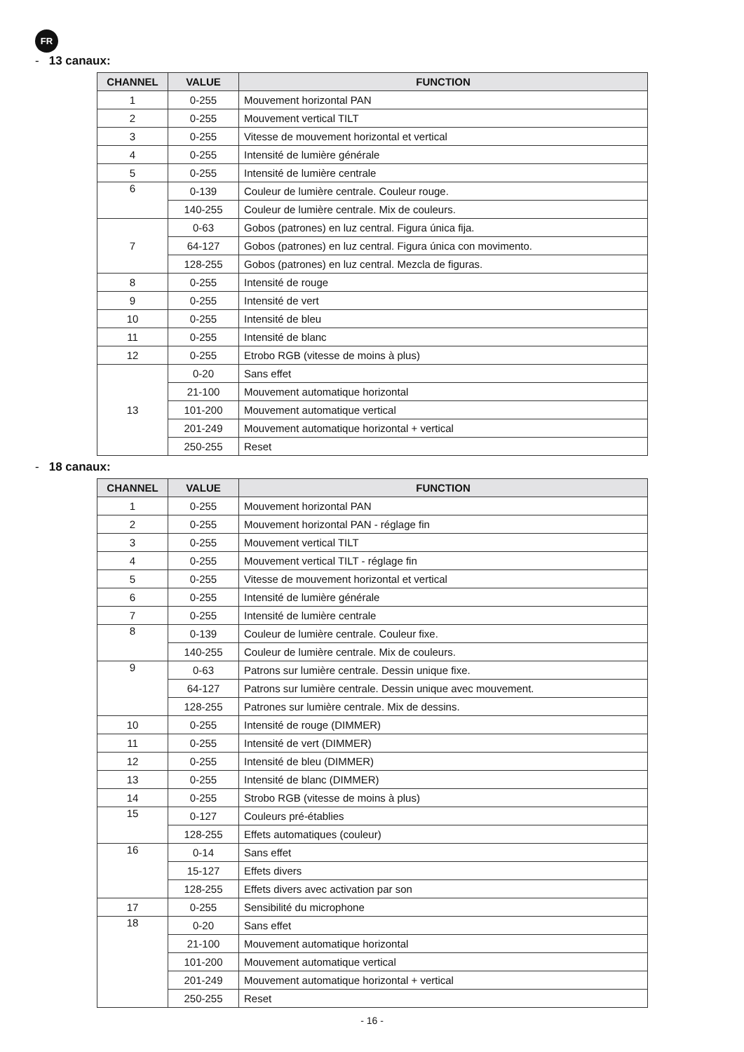FR
- 13 canaux:
| CHANNEL | VALUE | FUNCTION |
| --- | --- | --- |
| 1 | 0-255 | Mouvement horizontal PAN |
| 2 | 0-255 | Mouvement vertical TILT |
| 3 | 0-255 | Vitesse de mouvement horizontal et vertical |
| 4 | 0-255 | Intensité de lumière générale |
| 5 | 0-255 | Intensité de lumière centrale |
| 6 | 0-139 | Couleur de lumière centrale. Couleur rouge. |
| | 140-255 | Couleur de lumière centrale. Mix de couleurs. |
| 7 | 0-63 | Gobos (patrones) en luz central. Figura única fija. |
| | 64-127 | Gobos (patrones) en luz central. Figura única con movimento. |
| | 128-255 | Gobos (patrones) en luz central. Mezcla de figuras. |
| 8 | 0-255 | Intensité de rouge |
| 9 | 0-255 | Intensité de vert |
| 10 | 0-255 | Intensité de bleu |
| 11 | 0-255 | Intensité de blanc |
| 12 | 0-255 | Etrobo RGB (vitesse de moins à plus) |
| 13 | 0-20 | Sans effet |
| | 21-100 | Mouvement automatique horizontal |
| | 101-200 | Mouvement automatique vertical |
| | 201-249 | Mouvement automatique horizontal + vertical |
| | 250-255 | Reset |
- 18 canaux:
| CHANNEL | VALUE | FUNCTION |
| --- | --- | --- |
| 1 | 0-255 | Mouvement horizontal PAN |
| 2 | 0-255 | Mouvement horizontal PAN - réglage fin |
| 3 | 0-255 | Mouvement vertical TILT |
| 4 | 0-255 | Mouvement vertical TILT - réglage fin |
| 5 | 0-255 | Vitesse de mouvement horizontal et vertical |
| 6 | 0-255 | Intensité de lumière générale |
| 7 | 0-255 | Intensité de lumière centrale |
| 8 | 0-139 | Couleur de lumière centrale. Couleur fixe. |
| | 140-255 | Couleur de lumière centrale. Mix de couleurs. |
| 9 | 0-63 | Patrons sur lumière centrale. Dessin unique fixe. |
| | 64-127 | Patrons sur lumière centrale. Dessin unique avec mouvement. |
| | 128-255 | Patrones sur lumière centrale. Mix de dessins. |
| 10 | 0-255 | Intensité de rouge (DIMMER) |
| 11 | 0-255 | Intensité de vert (DIMMER) |
| 12 | 0-255 | Intensité de bleu (DIMMER) |
| 13 | 0-255 | Intensité de blanc (DIMMER) |
| 14 | 0-255 | Strobo RGB (vitesse de moins à plus) |
| 15 | 0-127 | Couleurs pré-établies |
| | 128-255 | Effets automatiques (couleur) |
| 16 | 0-14 | Sans effet |
| | 15-127 | Effets divers |
| | 128-255 | Effets divers avec activation par son |
| 17 | 0-255 | Sensibilité du microphone |
| 18 | 0-20 | Sans effet |
| | 21-100 | Mouvement automatique horizontal |
| | 101-200 | Mouvement automatique vertical |
| | 201-249 | Mouvement automatique horizontal + vertical |
| | 250-255 | Reset |
- 16 -